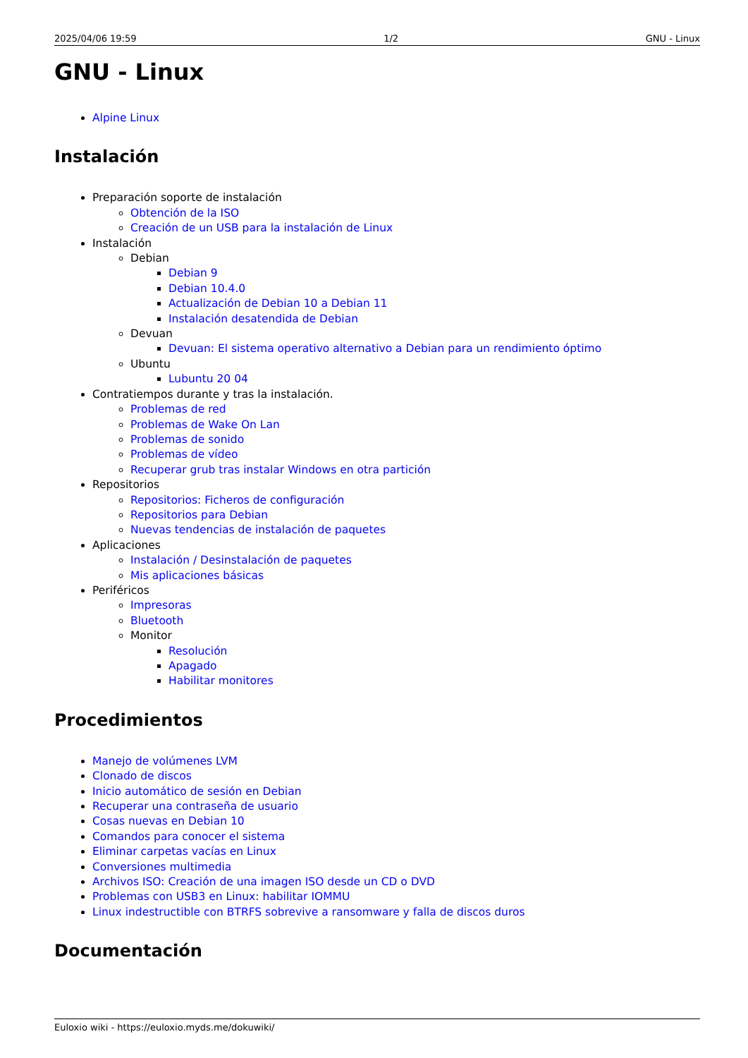2025/04/06 19:59 1/2 GNU - Linux
GNU - Linux
Alpine Linux
Instalación
Preparación soporte de instalación
Obtención de la ISO
Creación de un USB para la instalación de Linux
Instalación
Debian
Debian 9
Debian 10.4.0
Actualización de Debian 10 a Debian 11
Instalación desatendida de Debian
Devuan
Devuan: El sistema operativo alternativo a Debian para un rendimiento óptimo
Ubuntu
Lubuntu 20 04
Contratiempos durante y tras la instalación.
Problemas de red
Problemas de Wake On Lan
Problemas de sonido
Problemas de vídeo
Recuperar grub tras instalar Windows en otra partición
Repositorios
Repositorios: Ficheros de configuración
Repositorios para Debian
Nuevas tendencias de instalación de paquetes
Aplicaciones
Instalación / Desinstalación de paquetes
Mis aplicaciones básicas
Periféricos
Impresoras
Bluetooth
Monitor
Resolución
Apagado
Habilitar monitores
Procedimientos
Manejo de volúmenes LVM
Clonado de discos
Inicio automático de sesión en Debian
Recuperar una contraseña de usuario
Cosas nuevas en Debian 10
Comandos para conocer el sistema
Eliminar carpetas vacías en Linux
Conversiones multimedia
Archivos ISO: Creación de una imagen ISO desde un CD o DVD
Problemas con USB3 en Linux: habilitar IOMMU
Linux indestructible con BTRFS sobrevive a ransomware y falla de discos duros
Documentación
Euloxio wiki - https://euloxio.myds.me/dokuwiki/